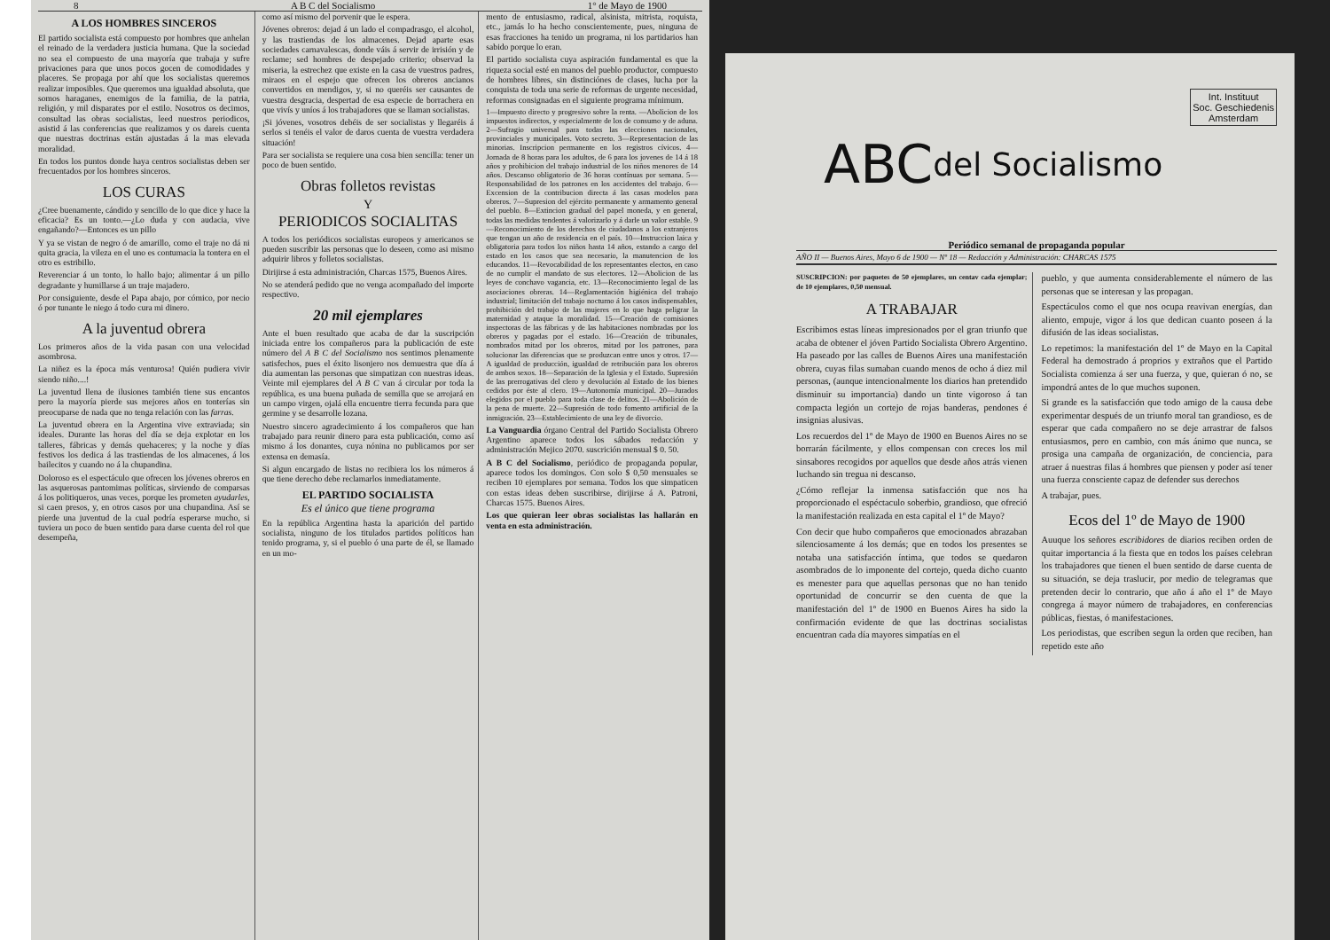8 A B C del Socialismo 1° de Mayo de 1900
A LOS HOMBRES SINCEROS
El partido socialista está compuesto por hombres que anhelan el reinado de la verdadera justicia humana. Que la sociedad no sea el compuesto de una mayoría que trabaja y sufre privaciones para que unos pocos gocen de comodidades y placeres. Se propaga por ahí que los socialistas queremos realizar imposibles. Que queremos una igualdad absoluta, que somos haraganes, enemigos de la familia, de la patria, religión, y mil disparates por el estilo. Nosotros os decimos, consultad las obras socialistas, leed nuestros periodicos, asistid á las conferencias que realizamos y os dareis cuenta que nuestras doctrinas están ajustadas á la mas elevada moralidad.
En todos los puntos donde haya centros socialistas deben ser frecuentados por los hombres sinceros.
LOS CURAS
¿Cree buenamente, cándido y sencillo de lo que dice y hace la eficacia? Es un tonto.—¿Lo duda y con audacia, vive engañando?—Entonces es un pillo
Y ya se vistan de negro ó de amarillo, como el traje no dá ni quita gracia, la vileza en el uno es contumacia la tontera en el otro es estribillo.
Reverenciar á un tonto, lo hallo bajo; alimentar á un pillo degradante y humillarse á un traje majadero.
Por consiguiente, desde el Papa abajo, por cómico, por necio ó por tunante le niego á todo cura mi dinero.
A la juventud obrera
Los primeros años de la vida pasan con una velocidad asombrosa.
La niñez es la época más venturosa! Quién pudiera vivir siendo niño....!
La juventud llena de ilusiones también tiene sus encantos pero la mayoría pierde sus mejores años en tonterías sin preocuparse de nada que no tenga relación con las farras.
La juventud obrera en la Argentina vive extraviada; sin ideales. Durante las horas del día se deja explotar en los talleres, fábricas y demás quehaceres; y la noche y días festivos los dedica á las trastiendas de los almacenes, á los bailecitos y cuando no á la chupandina.
Doloroso es el espectáculo que ofrecen los jóvenes obreros en las asquerosas pantomimas políticas, sirviendo de comparsas á los politiqueros, unas veces, porque les prometen ayudarles, si caen presos, y, en otros casos por una chupandina. Así se pierde una juventud de la cual podría esperarse mucho, si tuviera un poco de buen sentido para darse cuenta del rol que desempeña,
como así mismo del porvenir que le espera.
Jóvenes obreros: dejad á un lado el compadrasgo, el alcohol, y las trastiendas de los almacenes. Dejad aparte esas sociedades carnavalescas, donde váis á servir de irrisión y de reclame; sed hombres de despejado criterio; observad la miseria, la estrechez que existe en la casa de vuestros padres, miraos en el espejo que ofrecen los obreros ancianos convertidos en mendigos, y, si no queréis ser causantes de vuestra desgracia, despertad de esa especie de borrachera en que vivís y uníos á los trabajadores que se llaman socialistas.
¡Si jóvenes, vosotros debéis de ser socialistas y llegaréis á serlos si tenéis el valor de daros cuenta de vuestra verdadera situación!
Para ser socialista se requiere una cosa bien sencilla: tener un poco de buen sentido.
Obras folletos revistas
Y
PERIODICOS SOCIALITAS
A todos los periódicos socialistas europeos y americanos se pueden suscribir las personas que lo deseen, como asi mismo adquirir libros y folletos socialistas.
Dirijirse á esta administración, Charcas 1575, Buenos Aires.
No se atenderá pedido que no venga acompañado del importe respectivo.
20 mil ejemplares
Ante el buen resultado que acaba de dar la suscripción iniciada entre los compañeros para la publicación de este número del A B C del Socialismo nos sentimos plenamente satisfechos, pues el éxito lisonjero nos demuestra que día á dia aumentan las personas que simpatizan con nuestras ideas. Veinte mil ejemplares del A B C van á circular por toda la república, es una buena puñada de semilla que se arrojará en un campo virgen, ojalá ella encuentre tierra fecunda para que germine y se desarrolle lozana.
Nuestro sincero agradecimiento á los compañeros que han trabajado para reunir dinero para esta publicación, como así mismo á los donantes, cuya nónina no publicamos por ser extensa en demasía.
Si algun encargado de listas no recibiera los los números á que tiene derecho debe reclamarlos inmediatamente.
EL PARTIDO SOCIALISTA
Es el único que tiene programa
En la república Argentina hasta la aparición del partido socialista, ninguno de los titulados partidos políticos han tenido programa, y, si el pueblo ó una parte de él, se llamado en un mo-
mento de entusiasmo, radical, alsinista, mitrista, roquista, etc., jamás lo ha hecho conscientemente, pues, ninguna de esas fracciones ha tenido un programa, ni los partidarios han sabido porque lo eran.
El partido socialista cuya aspiración fundamental es que la riqueza social esté en manos del pueblo productor, compuesto de hombres libres, sin distinciónes de clases, lucha por la conquista de toda una serie de reformas de urgente necesidad, reformas consignadas en el siguiente programa mínimum.
1—Impuesto directo y progresivo sobre la renta. —Abolicion de los impuestos indirectos, y especialmente de los de consumo y de aduna. 2—Sufragio universal para todas las elecciones nacionales, provinciales y municipales. Voto secreto. 3—Representacion de las minorias. Inscripcion permanente en los registros cívicos. 4—Jornada de 8 horas para los adultos, de 6 para los jovenes de 14 á 18 años y prohibicion del trabajo industrial de los niños menores de 14 años. Descanso obligatorio de 36 horas contínuas por semana. 5—Responsabilidad de los patrones en los accidentes del trabajo. 6—Excension de la contribucion directa á las casas modelos para obreros. 7—Supresion del ejército permanente y armamento general del pueblo. 8—Extincion gradual del papel moneda, y en general, todas las medidas tendentes á valorizarlo y á darle un valor estable. 9—Reconocimiento de los derechos de ciudadanos a los extranjeros que tengan un año de residencia en el país. 10—Instruccion laica y obligatoria para todos los niños hasta 14 años, estando a cargo del estado en los casos que sea necesario, la manutencion de los educandos. 11—Revocabilidad de los representantes electos, en caso de no cumplir el mandato de sus electores. 12—Abolicion de las leyes de conchavo vagancia, etc. 13—Reconocimiento legal de las asociaciones obreras. 14—Reglamentación higiénica del trabajo industrial; limitación del trabajo nocturno á los casos indispensables, prohibición del trabajo de las mujeres en lo que haga peligrar la maternidad y ataque la moralidad. 15—Creación de comisiones inspectoras de las fábricas y de las habitaciones nombradas por los obreros y pagadas por el estado. 16—Creación de tribunales, nombrados mitad por los obreros, mitad por los patrones, para solucionar las diferencias que se produzcan entre unos y otros. 17—A igualdad de producción, igualdad de retribución para los obreros de ambos sexos. 18—Separación de la Iglesia y el Estado. Supresión de las prerrogativas del clero y devolución al Estado de los bienes cedidos por éste al clero. 19—Autonomía municipal. 20—Jurados elegidos por el pueblo para toda clase de delitos. 21—Abolición de la pena de muerte. 22—Supresión de todo fomento artificial de la inmigración. 23—Establecimiento de una ley de divorcio.
La Vanguardia órgano Central del Partido Socialista Obrero Argentino aparece todos los sábados redacción y administración Mejico 2070. suscrición mensual $ 0. 50.
A B C del Socialismo, periódico de propaganda popular, aparece todos los domingos. Con solo $ 0,50 mensuales se reciben 10 ejemplares por semana. Todos los que simpaticen con estas ideas deben suscribirse, dirijirse á A. Patroni, Charcas 1575. Buenos Aires.
Los que quieran leer obras socialistas las hallarán en venta en esta administración.
Int. Instituut
Soc. Geschiedenis
Amsterdam
ABC del Socialismo
Periódico semanal de propaganda popular
AÑO II — Buenos Aires, Mayo 6 de 1900 — Nº 18 — Redacción y Administración: CHARCAS 1575
SUSCRIPCION: por paquetes de 50 ejemplares, un centav cada ejemplar; de 10 ejemplares, 0,50 mensual.
A TRABAJAR
Escribimos estas líneas impresionados por el gran triunfo que acaba de obtener el jóven Partido Socialista Obrero Argentino. Ha paseado por las calles de Buenos Aires una manifestación obrera, cuyas filas sumaban cuando menos de ocho á diez mil personas, (aunque intencionalmente los diarios han pretendido disminuir su importancia) dando un tinte vigoroso á tan compacta legión un cortejo de rojas banderas, pendones é insignias alusivas.
Los recuerdos del 1º de Mayo de 1900 en Buenos Aires no se borrarán fácilmente, y ellos compensan con creces los mil sinsabores recogidos por aquellos que desde años atrás vienen luchando sin tregua ni descanso.
¿Cómo reflejar la inmensa satisfacción que nos ha proporcionado el espéctaculo soberbio, grandioso, que ofreció la manifestación realizada en esta capital el 1º de Mayo?
Con decir que hubo compañeros que emocionados abrazaban silenciosamente á los demás; que en todos los presentes se notaba una satisfacción íntima, que todos se quedaron asombrados de lo imponente del cortejo, queda dicho cuanto es menester para que aquellas personas que no han tenido oportunidad de concurrir se den cuenta de que la manifestación del 1º de 1900 en Buenos Aires ha sido la confirmación evidente de que las doctrinas socialistas encuentran cada día mayores simpatías en el
pueblo, y que aumenta considerablemente el número de las personas que se interesan y las propagan.
Espectáculos como el que nos ocupa reavivan energías, dan aliento, empuje, vigor á los que dedican cuanto poseen á la difusión de las ideas socialistas.
Lo repetimos: la manifestación del 1º de Mayo en la Capital Federal ha demostrado á proprios y extraños que el Partido Socialista comienza á ser una fuerza, y que, quieran ó no, se impondrá antes de lo que muchos suponen.
Si grande es la satisfacción que todo amigo de la causa debe experimentar después de un triunfo moral tan grandioso, es de esperar que cada compañero no se deje arrastrar de falsos entusiasmos, pero en cambio, con más ánimo que nunca, se prosiga una campaña de organización, de conciencia, para atraer á nuestras filas á hombres que piensen y poder así tener una fuerza consciente capaz de defender sus derechos
A trabajar, pues.
Ecos del 1º de Mayo de 1900
Auuque los señores escribidores de diarios reciben orden de quitar importancia á la fiesta que en todos los países celebran los trabajadores que tienen el buen sentido de darse cuenta de su situación, se deja traslucir, por medio de telegramas que pretenden decir lo contrario, que año á año el 1º de Mayo congrega á mayor número de trabajadores, en conferencias públicas, fiestas, ó manifestaciones.
Los periodistas, que escriben segun la orden que reciben, han repetido este año